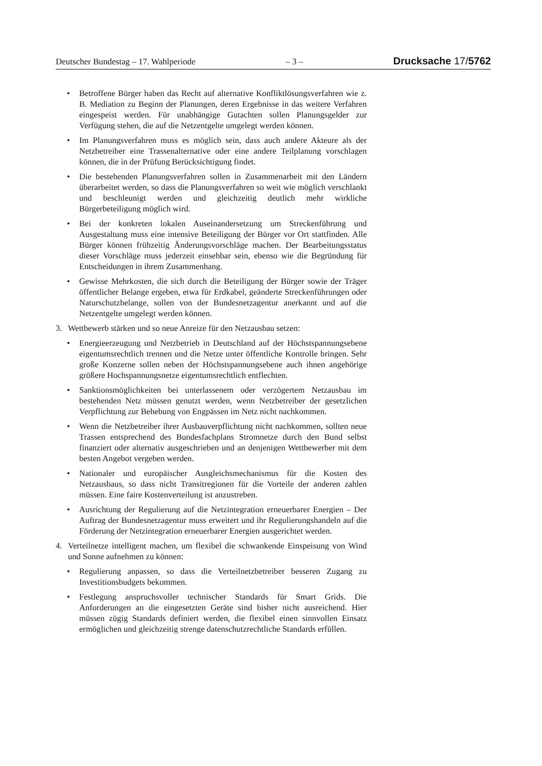Deutscher Bundestag – 17. Wahlperiode – 3 – Drucksache 17/5762
• Betroffene Bürger haben das Recht auf alternative Konfliktlösungsverfahren wie z. B. Mediation zu Beginn der Planungen, deren Ergebnisse in das weitere Verfahren eingespeist werden. Für unabhängige Gutachten sollen Planungsgelder zur Verfügung stehen, die auf die Netzentgelte umgelegt werden können.
• Im Planungsverfahren muss es möglich sein, dass auch andere Akteure als der Netzbetreiber eine Trassenalternative oder eine andere Teilplanung vorschlagen können, die in der Prüfung Berücksichtigung findet.
• Die bestehenden Planungsverfahren sollen in Zusammenarbeit mit den Ländern überarbeitet werden, so dass die Planungsverfahren so weit wie möglich verschlankt und beschleunigt werden und gleichzeitig deutlich mehr wirkliche Bürgerbeteiligung möglich wird.
• Bei der konkreten lokalen Auseinandersetzung um Streckenführung und Ausgestaltung muss eine intensive Beteiligung der Bürger vor Ort stattfinden. Alle Bürger können frühzeitig Änderungsvorschläge machen. Der Bearbeitungsstatus dieser Vorschläge muss jederzeit einsehbar sein, ebenso wie die Begründung für Entscheidungen in ihrem Zusammenhang.
• Gewisse Mehrkosten, die sich durch die Beteiligung der Bürger sowie der Träger öffentlicher Belange ergeben, etwa für Erdkabel, geänderte Streckenführungen oder Naturschutzbelange, sollen von der Bundesnetzagentur anerkannt und auf die Netzentgelte umgelegt werden können.
3. Wettbewerb stärken und so neue Anreize für den Netzausbau setzen:
• Energieerzeugung und Netzbetrieb in Deutschland auf der Höchstspannungsebene eigentumsrechtlich trennen und die Netze unter öffentliche Kontrolle bringen. Sehr große Konzerne sollen neben der Höchstspannungsebene auch ihnen angehörige größere Hochspannungsnetze eigentumsrechtlich entflechten.
• Sanktionsmöglichkeiten bei unterlassenem oder verzögertem Netzausbau im bestehenden Netz müssen genutzt werden, wenn Netzbetreiber der gesetzlichen Verpflichtung zur Behebung von Engpässen im Netz nicht nachkommen.
• Wenn die Netzbetreiber ihrer Ausbauverpflichtung nicht nachkommen, sollten neue Trassen entsprechend des Bundesfachplans Stromnetze durch den Bund selbst finanziert oder alternativ ausgeschrieben und an denjenigen Wettbewerber mit dem besten Angebot vergeben werden.
• Nationaler und europäischer Ausgleichsmechanismus für die Kosten des Netzausbaus, so dass nicht Transitregionen für die Vorteile der anderen zahlen müssen. Eine faire Kostenverteilung ist anzustreben.
• Ausrichtung der Regulierung auf die Netzintegration erneuerbarer Energien – Der Auftrag der Bundesnetzagentur muss erweitert und ihr Regulierungshandeln auf die Förderung der Netzintegration erneuerbarer Energien ausgerichtet werden.
4. Verteilnetze intelligent machen, um flexibel die schwankende Einspeisung von Wind und Sonne aufnehmen zu können:
• Regulierung anpassen, so dass die Verteilnetzbetreiber besseren Zugang zu Investitionsbudgets bekommen.
• Festlegung anspruchsvoller technischer Standards für Smart Grids. Die Anforderungen an die eingesetzten Geräte sind bisher nicht ausreichend. Hier müssen zügig Standards definiert werden, die flexibel einen sinnvollen Einsatz ermöglichen und gleichzeitig strenge datenschutzrechtliche Standards erfüllen.